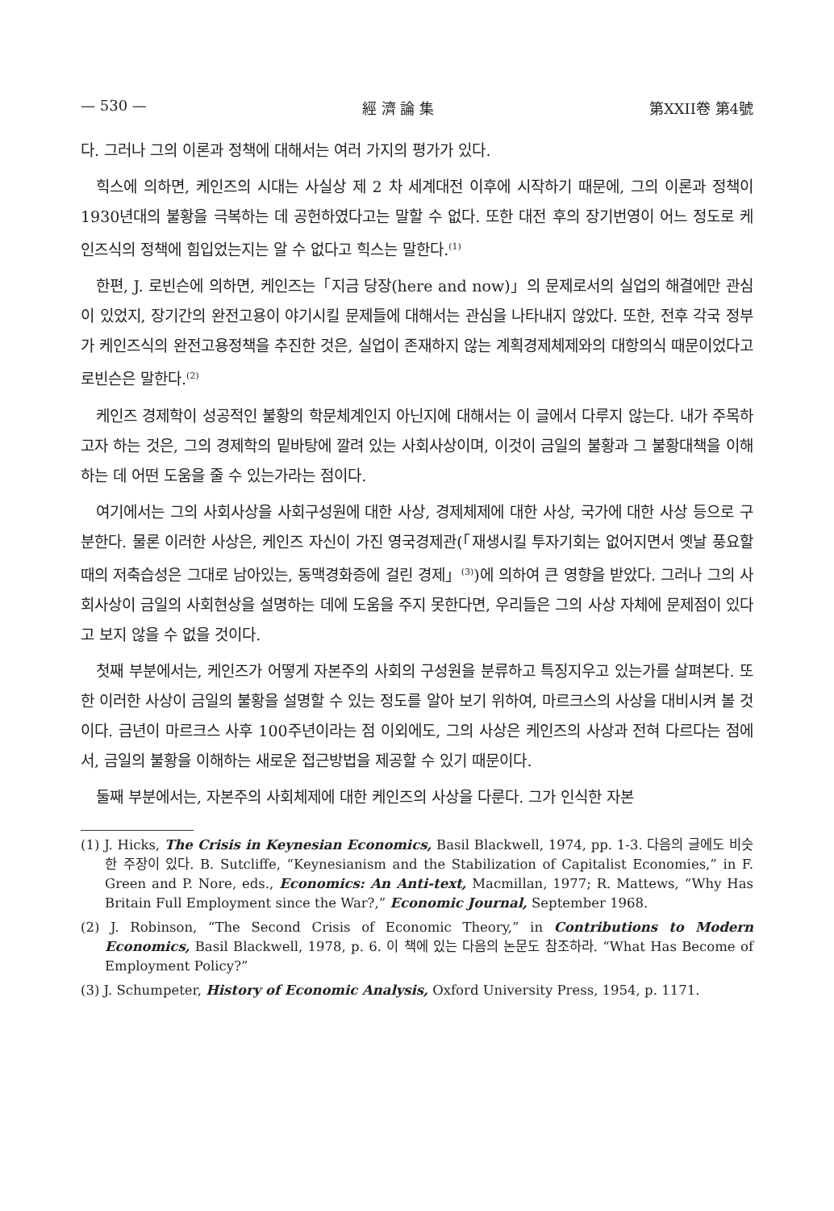— 530 — 經 濟 論 集 第XXII卷 第4號
다. 그러나 그의 이론과 정책에 대해서는 여러 가지의 평가가 있다.
힉스에 의하면, 케인즈의 시대는 사실상 제 2 차 세계대전 이후에 시작하기 때문에, 그의 이론과 정책이 1930년대의 불황을 극복하는 데 공헌하였다고는 말할 수 없다. 또한 대전 후의 장기번영이 어느 정도로 케인즈식의 정책에 힘입었는지는 알 수 없다고 힉스는 말한다.<sup>(1)</sup>
한편, J. 로빈슨에 의하면, 케인즈는「지금 당장(here and now)」의 문제로서의 실업의 해결에만 관심이 있었지, 장기간의 완전고용이 야기시킬 문제들에 대해서는 관심을 나타내지 않았다. 또한, 전후 각국 정부가 케인즈식의 완전고용정책을 추진한 것은, 실업이 존재하지 않는 계획경제체제와의 대항의식 때문이었다고 로빈슨은 말한다.<sup>(2)</sup>
케인즈 경제학이 성공적인 불황의 학문체계인지 아닌지에 대해서는 이 글에서 다루지 않는다. 내가 주목하고자 하는 것은, 그의 경제학의 밑바탕에 깔려 있는 사회사상이며, 이것이 금일의 불황과 그 불황대책을 이해하는 데 어떤 도움을 줄 수 있는가라는 점이다.
여기에서는 그의 사회사상을 사회구성원에 대한 사상, 경제체제에 대한 사상, 국가에 대한 사상 등으로 구분한다. 물론 이러한 사상은, 케인즈 자신이 가진 영국경제관(「재생시킬 투자기회는 없어지면서 옛날 풍요할 때의 저축습성은 그대로 남아있는, 동맥경화증에 걸린 경제」<sup>(3)</sup>)에 의하여 큰 영향을 받았다. 그러나 그의 사회사상이 금일의 사회현상을 설명하는 데에 도움을 주지 못한다면, 우리들은 그의 사상 자체에 문제점이 있다고 보지 않을 수 없을 것이다.
첫째 부분에서는, 케인즈가 어떻게 자본주의 사회의 구성원을 분류하고 특징지우고 있는가를 살펴본다. 또한 이러한 사상이 금일의 불황을 설명할 수 있는 정도를 알아 보기 위하여, 마르크스의 사상을 대비시켜 볼 것이다. 금년이 마르크스 사후 100주년이라는 점 이외에도, 그의 사상은 케인즈의 사상과 전혀 다르다는 점에서, 금일의 불황을 이해하는 새로운 접근방법을 제공할 수 있기 때문이다.
둘째 부분에서는, 자본주의 사회체제에 대한 케인즈의 사상을 다룬다. 그가 인식한 자본
(1) J. Hicks, The Crisis in Keynesian Economics, Basil Blackwell, 1974, pp. 1-3. 다음의 글에도 비슷한 주장이 있다. B. Sutcliffe, “Keynesianism and the Stabilization of Capitalist Economies,” in F. Green and P. Nore, eds., Economics: An Anti-text, Macmillan, 1977; R. Mattews, “Why Has Britain Full Employment since the War?,” Economic Journal, September 1968.
(2) J. Robinson, “The Second Crisis of Economic Theory,” in Contributions to Modern Economics, Basil Blackwell, 1978, p. 6. 이 책에 있는 다음의 논문도 참조하라. “What Has Become of Employment Policy?”
(3) J. Schumpeter, History of Economic Analysis, Oxford University Press, 1954, p. 1171.